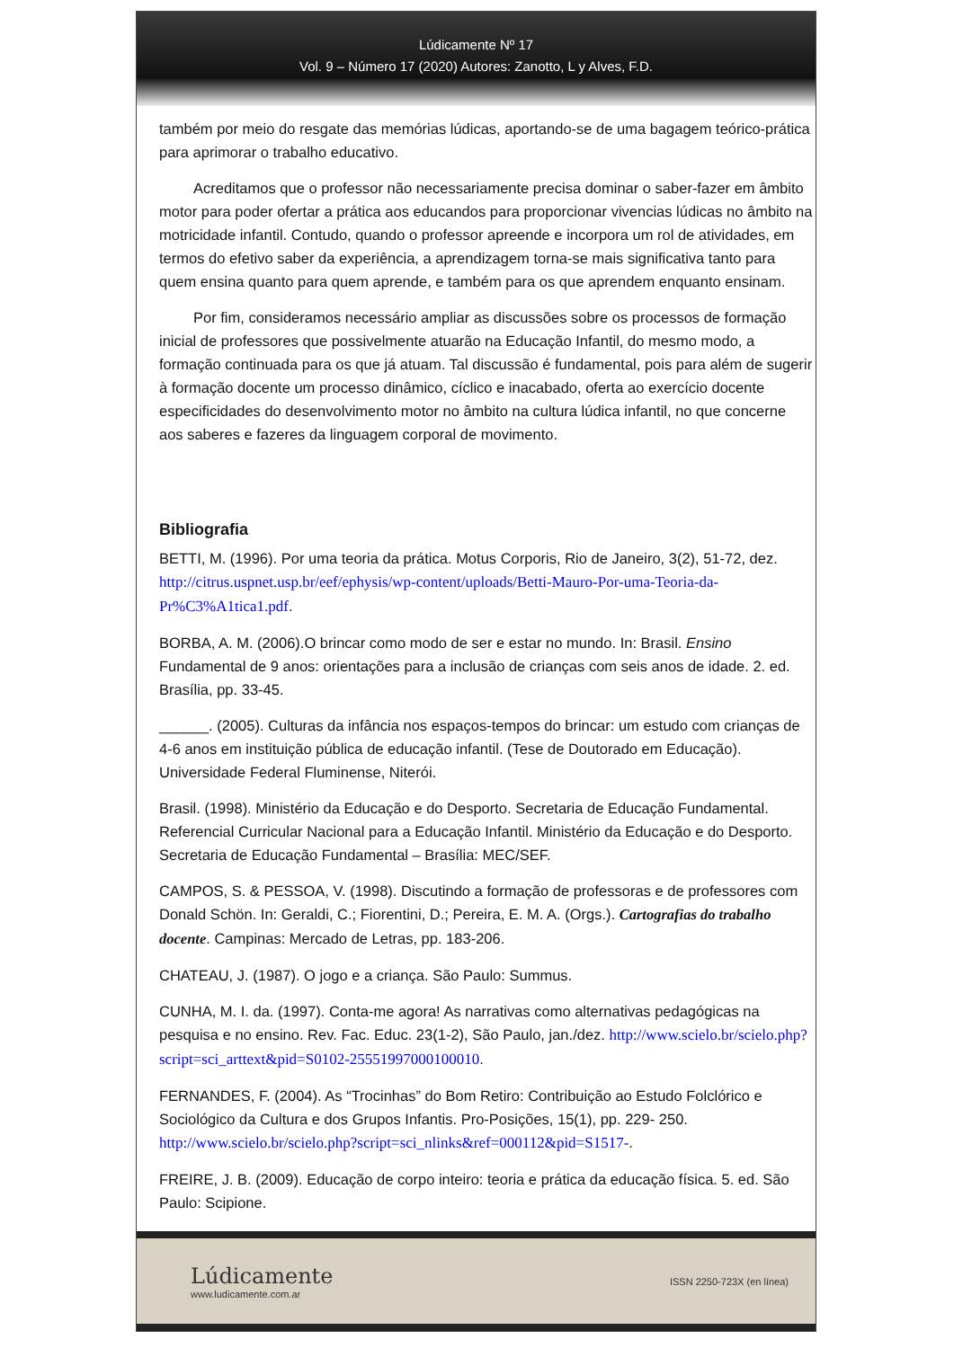Lúdicamente Nº 17
Vol. 9 – Número 17 (2020) Autores: Zanotto, L y Alves, F.D.
também por meio do resgate das memórias lúdicas, aportando-se de uma bagagem teórico-prática para aprimorar o trabalho educativo.
Acreditamos que o professor não necessariamente precisa dominar o saber-fazer em âmbito motor para poder ofertar a prática aos educandos para proporcionar vivencias lúdicas no âmbito na motricidade infantil. Contudo, quando o professor apreende e incorpora um rol de atividades, em termos do efetivo saber da experiência, a aprendizagem torna-se mais significativa tanto para quem ensina quanto para quem aprende, e também para os que aprendem enquanto ensinam.
Por fim, consideramos necessário ampliar as discussões sobre os processos de formação inicial de professores que possivelmente atuarão na Educação Infantil, do mesmo modo, a formação continuada para os que já atuam. Tal discussão é fundamental, pois para além de sugerir à formação docente um processo dinâmico, cíclico e inacabado, oferta ao exercício docente especificidades do desenvolvimento motor no âmbito na cultura lúdica infantil, no que concerne aos saberes e fazeres da linguagem corporal de movimento.
Bibliografia
BETTI, M. (1996). Por uma teoria da prática. Motus Corporis, Rio de Janeiro, 3(2), 51-72, dez. http://citrus.uspnet.usp.br/eef/ephysis/wp-content/uploads/Betti-Mauro-Por-uma-Teoria-da-Pr%C3%A1tica1.pdf.
BORBA, A. M. (2006).O brincar como modo de ser e estar no mundo. In: Brasil. Ensino Fundamental de 9 anos: orientações para a inclusão de crianças com seis anos de idade. 2. ed. Brasília, pp. 33-45.
______. (2005). Culturas da infância nos espaços-tempos do brincar: um estudo com crianças de 4-6 anos em instituição pública de educação infantil. (Tese de Doutorado em Educação). Universidade Federal Fluminense, Niterói.
Brasil. (1998). Ministério da Educação e do Desporto. Secretaria de Educação Fundamental. Referencial Curricular Nacional para a Educação Infantil. Ministério da Educação e do Desporto. Secretaria de Educação Fundamental – Brasília: MEC/SEF.
CAMPOS, S. & PESSOA, V. (1998). Discutindo a formação de professoras e de professores com Donald Schön. In: Geraldi, C.; Fiorentini, D.; Pereira, E. M. A. (Orgs.). Cartografias do trabalho docente. Campinas: Mercado de Letras, pp. 183-206.
CHATEAU, J. (1987). O jogo e a criança. São Paulo: Summus.
CUNHA, M. I. da. (1997). Conta-me agora! As narrativas como alternativas pedagógicas na pesquisa e no ensino. Rev. Fac. Educ. 23(1-2), São Paulo, jan./dez. http://www.scielo.br/scielo.php?script=sci_arttext&pid=S0102-25551997000100010.
FERNANDES, F. (2004). As “Trocinhas” do Bom Retiro: Contribuição ao Estudo Folclórico e Sociológico da Cultura e dos Grupos Infantis. Pro-Posições, 15(1), pp. 229- 250. http://www.scielo.br/scielo.php?script=sci_nlinks&ref=000112&pid=S1517-.
FREIRE, J. B. (2009). Educação de corpo inteiro: teoria e prática da educação física. 5. ed. São Paulo: Scipione.
Lúdicamente
www.ludicamente.com.ar
ISSN 2250-723X (en línea)